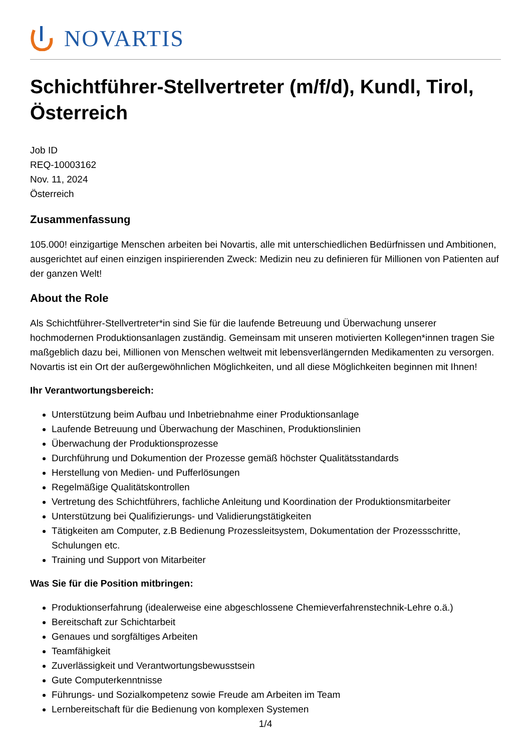NOVARTIS
Schichtführer-Stellvertreter (m/f/d), Kundl, Tirol, Österreich
Job ID
REQ-10003162
Nov. 11, 2024
Österreich
Zusammenfassung
105.000! einzigartige Menschen arbeiten bei Novartis, alle mit unterschiedlichen Bedürfnissen und Ambitionen, ausgerichtet auf einen einzigen inspirierenden Zweck: Medizin neu zu definieren für Millionen von Patienten auf der ganzen Welt!
About the Role
Als Schichtführer-Stellvertreter*in sind Sie für die laufende Betreuung und Überwachung unserer hochmodernen Produktionsanlagen zuständig. Gemeinsam mit unseren motivierten Kollegen*innen tragen Sie maßgeblich dazu bei, Millionen von Menschen weltweit mit lebensverlängernden Medikamenten zu versorgen. Novartis ist ein Ort der außergewöhnlichen Möglichkeiten, und all diese Möglichkeiten beginnen mit Ihnen!
Ihr Verantwortungsbereich:
Unterstützung beim Aufbau und Inbetriebnahme einer Produktionsanlage
Laufende Betreuung und Überwachung der Maschinen, Produktionslinien
Überwachung der Produktionsprozesse
Durchführung und Dokumention der Prozesse gemäß höchster Qualitätsstandards
Herstellung von Medien- und Pufferlösungen
Regelmäßige Qualitätskontrollen
Vertretung des Schichtführers, fachliche Anleitung und Koordination der Produktionsmitarbeiter
Unterstützung bei Qualifizierungs- und Validierungstätigkeiten
Tätigkeiten am Computer, z.B Bedienung Prozessleitsystem, Dokumentation der Prozessschritte, Schulungen etc.
Training und Support von Mitarbeiter
Was Sie für die Position mitbringen:
Produktionserfahrung (idealerweise eine abgeschlossene Chemieverfahrenstechnik-Lehre o.ä.)
Bereitschaft zur Schichtarbeit
Genaues und sorgfältiges Arbeiten
Teamfähigkeit
Zuverlässigkeit und Verantwortungsbewusstsein
Gute Computerkenntnisse
Führungs- und Sozialkompetenz sowie Freude am Arbeiten im Team
Lernbereitschaft für die Bedienung von komplexen Systemen
1/4